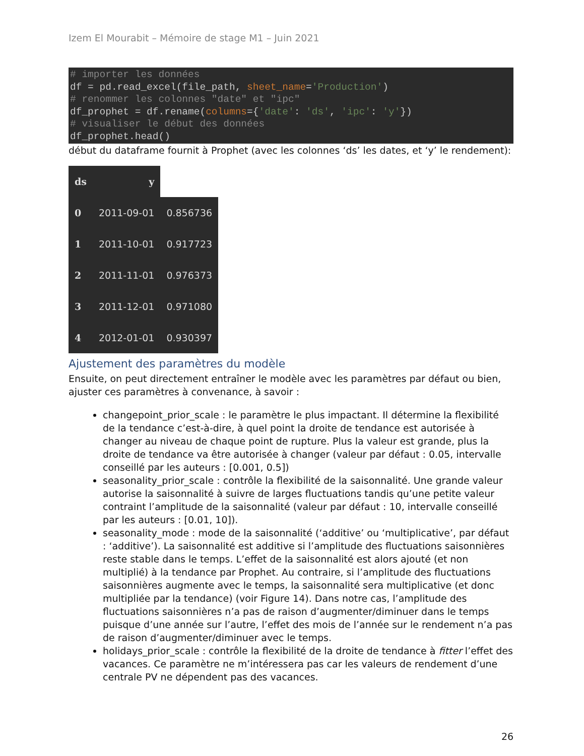Izem El Mourabit – Mémoire de stage M1 – Juin 2021
# importer les données
df = pd.read_excel(file_path, sheet_name='Production')
# renommer les colonnes "date" et "ipc"
df_prophet = df.rename(columns={'date': 'ds', 'ipc': 'y'})
# visualiser le début des données
df_prophet.head()
début du dataframe fournit à Prophet (avec les colonnes ‘ds’ les dates, et ‘y’ le rendement):
| ds | y | |
| --- | --- | --- |
| 0 | 2011-09-01 | 0.856736 |
| 1 | 2011-10-01 | 0.917723 |
| 2 | 2011-11-01 | 0.976373 |
| 3 | 2011-12-01 | 0.971080 |
| 4 | 2012-01-01 | 0.930397 |
Ajustement des paramètres du modèle
Ensuite, on peut directement entraîner le modèle avec les paramètres par défaut ou bien, ajuster ces paramètres à convenance, à savoir :
changepoint_prior_scale : le paramètre le plus impactant. Il détermine la flexibilité de la tendance c’est-à-dire, à quel point la droite de tendance est autorisée à changer au niveau de chaque point de rupture. Plus la valeur est grande, plus la droite de tendance va être autorisée à changer (valeur par défaut : 0.05, intervalle conseillé par les auteurs : [0.001, 0.5])
seasonality_prior_scale : contrôle la flexibilité de la saisonnalité. Une grande valeur autorise la saisonnalité à suivre de larges fluctuations tandis qu’une petite valeur contraint l’amplitude de la saisonnalité (valeur par défaut : 10, intervalle conseillé par les auteurs : [0.01, 10]).
seasonality_mode : mode de la saisonnalité (‘additive’ ou ‘multiplicative’, par défaut : ‘additive’). La saisonnalité est additive si l’amplitude des fluctuations saisonnières reste stable dans le temps. L’effet de la saisonnalité est alors ajouté (et non multiplié) à la tendance par Prophet. Au contraire, si l’amplitude des fluctuations saisonnières augmente avec le temps, la saisonnalité sera multiplicative (et donc multipliée par la tendance) (voir Figure 14). Dans notre cas, l’amplitude des fluctuations saisonnières n’a pas de raison d’augmenter/diminuer dans le temps puisque d’une année sur l’autre, l’effet des mois de l’année sur le rendement n’a pas de raison d’augmenter/diminuer avec le temps.
holidays_prior_scale : contrôle la flexibilité de la droite de tendance à fitter l’effet des vacances. Ce paramètre ne m’intéressera pas car les valeurs de rendement d’une centrale PV ne dépendent pas des vacances.
26